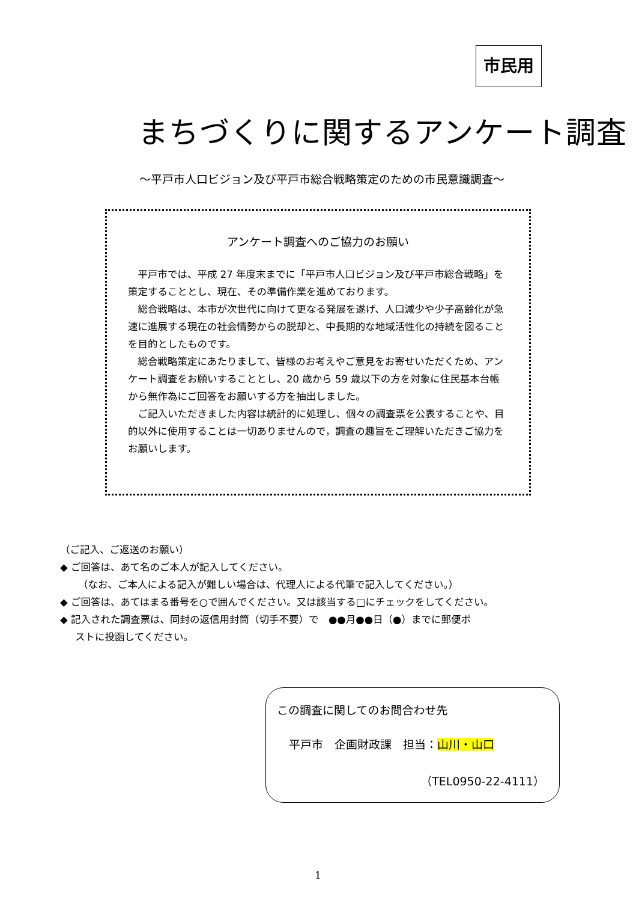市民用
まちづくりに関するアンケート調査
～平戸市人口ビジョン及び平戸市総合戦略策定のための市民意識調査～
アンケート調査へのご協力のお願い
平戸市では、平成 27 年度末までに「平戸市人口ビジョン及び平戸市総合戦略」を策定することとし、現在、その準備作業を進めております。
総合戦略は、本市が次世代に向けて更なる発展を遂げ、人口減少や少子高齢化が急速に進展する現在の社会情勢からの脱却と、中長期的な地域活性化の持続を図ることを目的としたものです。
総合戦略策定にあたりまして、皆様のお考えやご意見をお寄せいただくため、アンケート調査をお願いすることとし、20 歳から 59 歳以下の方を対象に住民基本台帳から無作為にご回答をお願いする方を抽出しました。
ご記入いただきました内容は統計的に処理し、個々の調査票を公表することや、目的以外に使用することは一切ありませんので，調査の趣旨をご理解いただきご協力をお願いします。
（ご記入、ご返送のお願い）
◆ ご回答は、あて名のご本人が記入してください。
（なお、ご本人による記入が難しい場合は、代理人による代筆で記入してください。）
◆ ご回答は、あてはまる番号を○で囲んでください。又は該当する□にチェックをしてください。
◆ 記入された調査票は、同封の返信用封筒（切手不要）で　●●月●●日（●）までに郵便ポ
ストに投函してください。
この調査に関してのお問合わせ先
平戸市　企画財政課　担当：山川・山口
（TEL0950-22-4111）
1